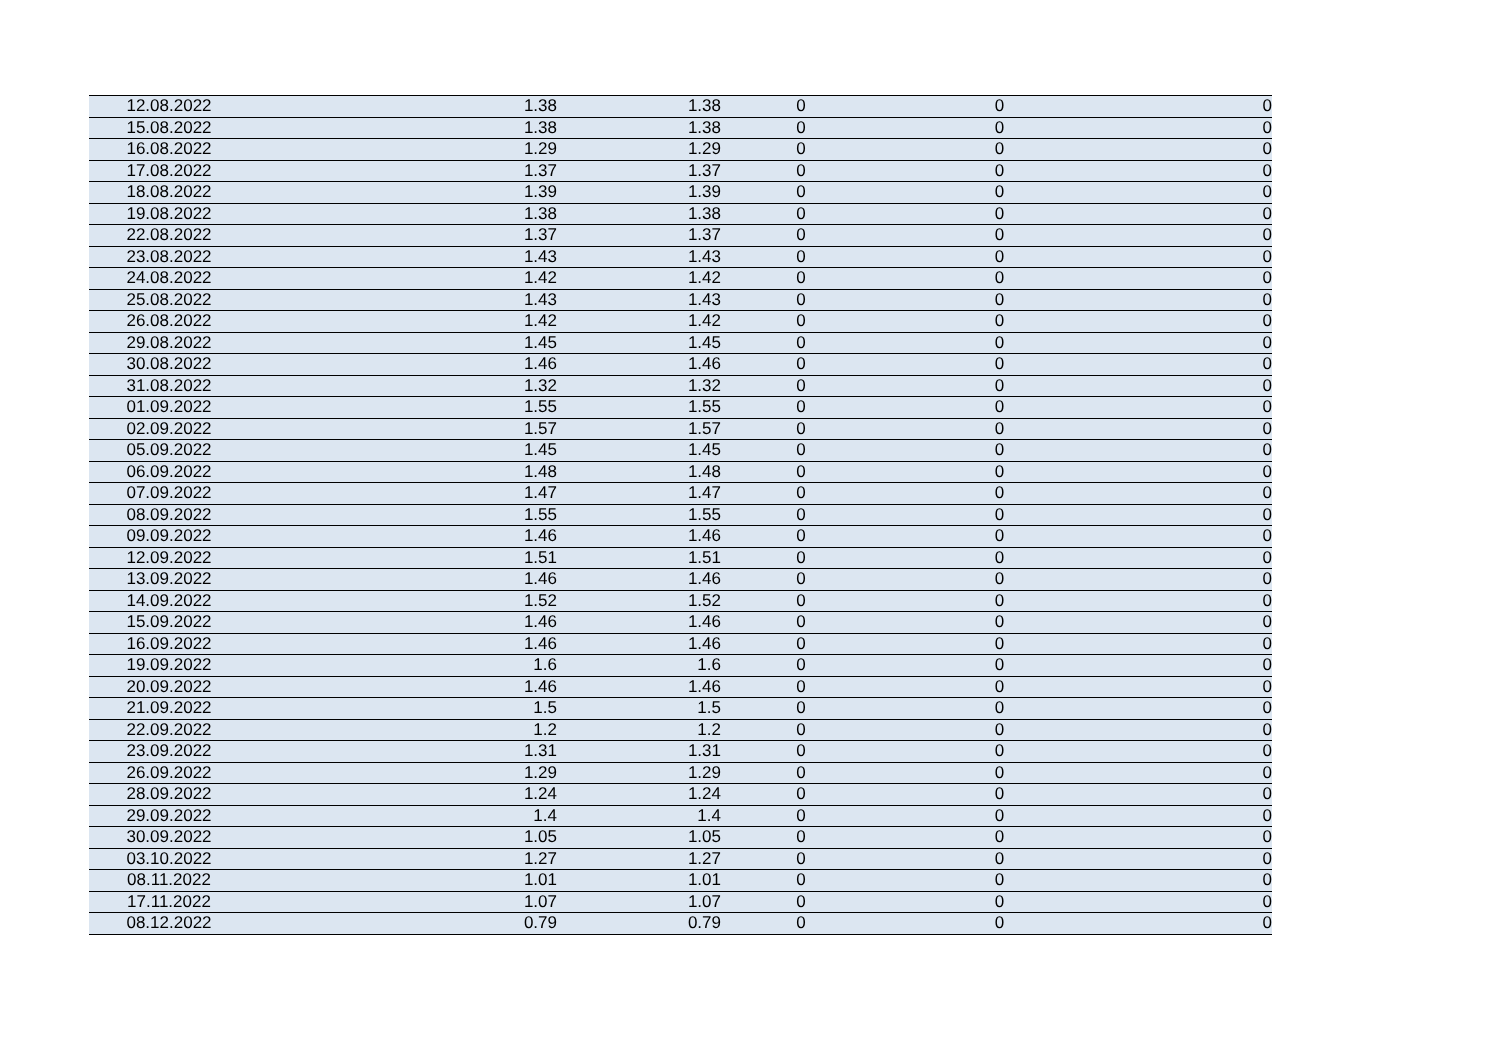| 12.08.2022 | 1.38 | 1.38 | 0 | 0 | 0 |
| 15.08.2022 | 1.38 | 1.38 | 0 | 0 | 0 |
| 16.08.2022 | 1.29 | 1.29 | 0 | 0 | 0 |
| 17.08.2022 | 1.37 | 1.37 | 0 | 0 | 0 |
| 18.08.2022 | 1.39 | 1.39 | 0 | 0 | 0 |
| 19.08.2022 | 1.38 | 1.38 | 0 | 0 | 0 |
| 22.08.2022 | 1.37 | 1.37 | 0 | 0 | 0 |
| 23.08.2022 | 1.43 | 1.43 | 0 | 0 | 0 |
| 24.08.2022 | 1.42 | 1.42 | 0 | 0 | 0 |
| 25.08.2022 | 1.43 | 1.43 | 0 | 0 | 0 |
| 26.08.2022 | 1.42 | 1.42 | 0 | 0 | 0 |
| 29.08.2022 | 1.45 | 1.45 | 0 | 0 | 0 |
| 30.08.2022 | 1.46 | 1.46 | 0 | 0 | 0 |
| 31.08.2022 | 1.32 | 1.32 | 0 | 0 | 0 |
| 01.09.2022 | 1.55 | 1.55 | 0 | 0 | 0 |
| 02.09.2022 | 1.57 | 1.57 | 0 | 0 | 0 |
| 05.09.2022 | 1.45 | 1.45 | 0 | 0 | 0 |
| 06.09.2022 | 1.48 | 1.48 | 0 | 0 | 0 |
| 07.09.2022 | 1.47 | 1.47 | 0 | 0 | 0 |
| 08.09.2022 | 1.55 | 1.55 | 0 | 0 | 0 |
| 09.09.2022 | 1.46 | 1.46 | 0 | 0 | 0 |
| 12.09.2022 | 1.51 | 1.51 | 0 | 0 | 0 |
| 13.09.2022 | 1.46 | 1.46 | 0 | 0 | 0 |
| 14.09.2022 | 1.52 | 1.52 | 0 | 0 | 0 |
| 15.09.2022 | 1.46 | 1.46 | 0 | 0 | 0 |
| 16.09.2022 | 1.46 | 1.46 | 0 | 0 | 0 |
| 19.09.2022 | 1.6 | 1.6 | 0 | 0 | 0 |
| 20.09.2022 | 1.46 | 1.46 | 0 | 0 | 0 |
| 21.09.2022 | 1.5 | 1.5 | 0 | 0 | 0 |
| 22.09.2022 | 1.2 | 1.2 | 0 | 0 | 0 |
| 23.09.2022 | 1.31 | 1.31 | 0 | 0 | 0 |
| 26.09.2022 | 1.29 | 1.29 | 0 | 0 | 0 |
| 28.09.2022 | 1.24 | 1.24 | 0 | 0 | 0 |
| 29.09.2022 | 1.4 | 1.4 | 0 | 0 | 0 |
| 30.09.2022 | 1.05 | 1.05 | 0 | 0 | 0 |
| 03.10.2022 | 1.27 | 1.27 | 0 | 0 | 0 |
| 08.11.2022 | 1.01 | 1.01 | 0 | 0 | 0 |
| 17.11.2022 | 1.07 | 1.07 | 0 | 0 | 0 |
| 08.12.2022 | 0.79 | 0.79 | 0 | 0 | 0 |